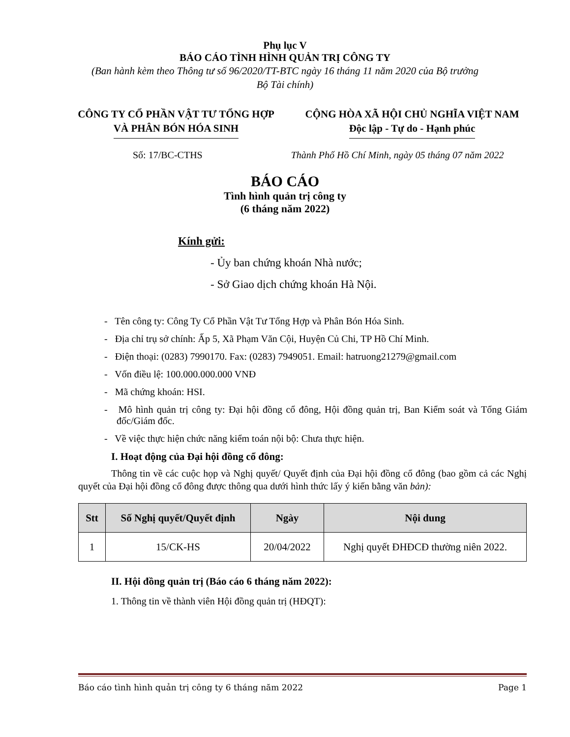Phụ lục V
BÁO CÁO TÌNH HÌNH QUẢN TRỊ CÔNG TY
(Ban hành kèm theo Thông tư số 96/2020/TT-BTC ngày 16 tháng 11 năm 2020 của Bộ trưởng
Bộ Tài chính)
CÔNG TY CỔ PHẦN VẬT TƯ TỔNG HỢP
VÀ PHÂN BÓN HÓA SINH
CỘNG HÒA XÃ HỘI CHỦ NGHĨA VIỆT NAM
Độc lập - Tự do - Hạnh phúc
Số: 17/BC-CTHS Thành Phố Hồ Chí Minh, ngày 05 tháng 07 năm 2022
BÁO CÁO
Tình hình quản trị công ty
(6 tháng năm 2022)
Kính gửi:
- Ủy ban chứng khoán Nhà nước;
- Sở Giao dịch chứng khoán Hà Nội.
- Tên công ty: Công Ty Cổ Phần Vật Tư Tổng Hợp và Phân Bón Hóa Sinh.
- Địa chỉ trụ sở chính: Ấp 5, Xã Phạm Văn Cội, Huyện Củ Chi, TP Hồ Chí Minh.
- Điện thoại: (0283) 7990170. Fax: (0283) 7949051. Email: hatruong21279@gmail.com
- Vốn điều lệ: 100.000.000.000 VNĐ
- Mã chứng khoán: HSI.
- Mô hình quản trị công ty: Đại hội đồng cổ đông, Hội đồng quản trị, Ban Kiểm soát và Tổng Giám đốc/Giám đốc.
- Về việc thực hiện chức năng kiểm toán nội bộ: Chưa thực hiện.
I. Hoạt động của Đại hội đồng cổ đông:
Thông tin về các cuộc họp và Nghị quyết/ Quyết định của Đại hội đồng cổ đông (bao gồm cả các Nghị quyết của Đại hội đồng cổ đông được thông qua dưới hình thức lấy ý kiến bằng văn bản):
| Stt | Số Nghị quyết/Quyết định | Ngày | Nội dung |
| --- | --- | --- | --- |
| 1 | 15/CK-HS | 20/04/2022 | Nghị quyết ĐHĐCĐ thường niên 2022. |
II. Hội đồng quản trị (Báo cáo 6 tháng năm 2022):
1. Thông tin về thành viên Hội đồng quản trị (HĐQT):
Báo cáo tình hình quản trị công ty 6 tháng năm 2022 Page 1